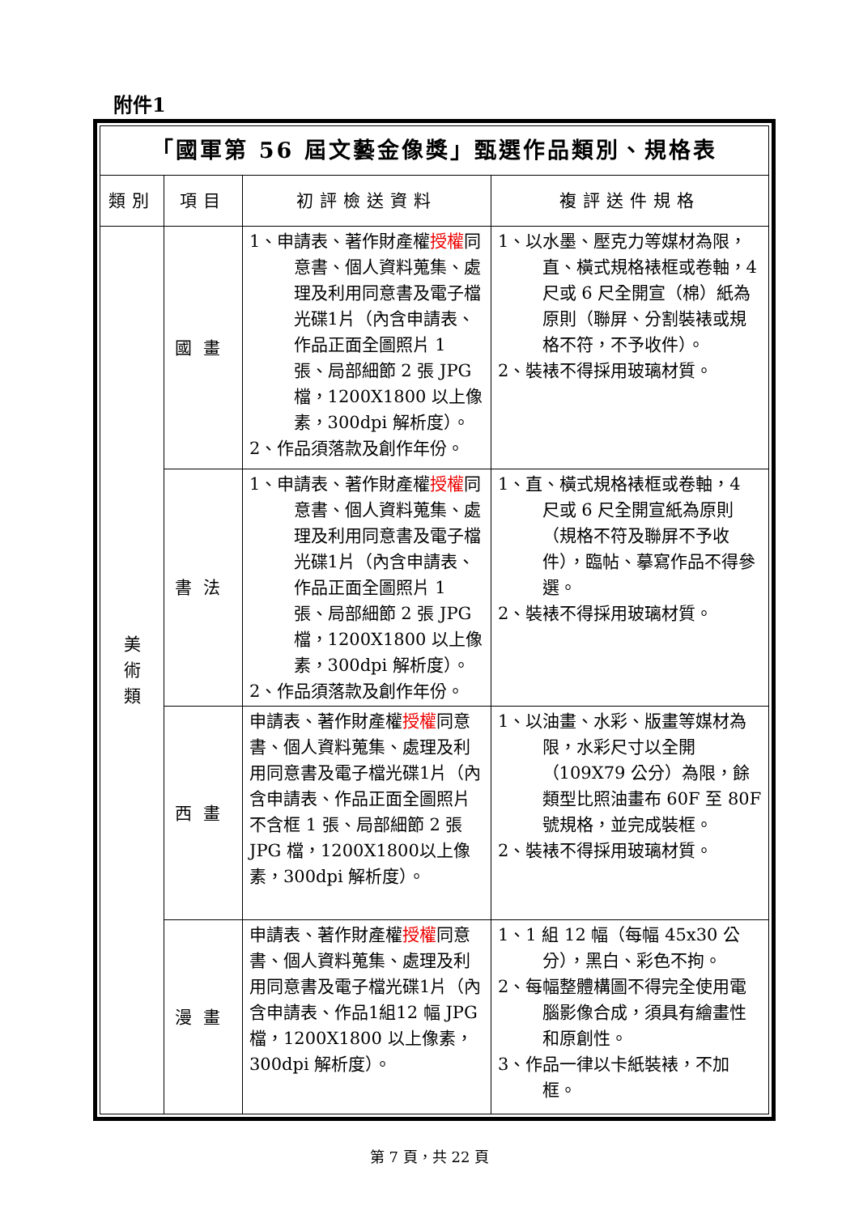附件1
| 「國軍第 56 屆文藝金像獎」甄選作品類別、規格表 | | | |
| 類別 | 項目 | 初評檢送資料 | 複評送件規格 |
| 美 術 類 | 國畫 | 1、申請表、著作財產權 授權 同意書、個人資料蒐集、處理及利用同意書及電子檔光碟1片（內含申請表、作品正面全圖照片 1 張、局部細節 2 張 JPG 檔，1200X1800 以上像素，300dpi 解析度）。 2、作品須落款及創作年份。 | 1、以水墨、壓克力等媒材為限，直、橫式規格裱框或卷軸，4 尺或 6 尺全開宣（棉）紙為原則（聯屏、分割裝裱或規格不符，不予收件）。 2、裝裱不得採用玻璃材質。 |
| | 書法 | 1、申請表、著作財產權 授權 同意書、個人資料蒐集、處理及利用同意書及電子檔光碟1片（內含申請表、作品正面全圖照片 1 張、局部細節 2 張 JPG 檔，1200X1800 以上像素，300dpi 解析度）。 2、作品須落款及創作年份。 | 1、直、橫式規格裱框或卷軸，4 尺或 6 尺全開宣紙為原則（規格不符及聯屏不予收件），臨帖、摹寫作品不得參選。 2、裝裱不得採用玻璃材質。 |
| | 西畫 | 申請表、著作財產權 授權 同意書、個人資料蒐集、處理及利用同意書及電子檔光碟1片（內含申請表、作品正面全圖照片不含框 1 張、局部細節 2 張 JPG 檔，1200X1800以上像素，300dpi 解析度）。 | 1、以油畫、水彩、版畫等媒材為限，水彩尺寸以全開（109X79 公分）為限，餘類型比照油畫布 60F 至 80F 號規格，並完成裝框。 2、裝裱不得採用玻璃材質。 |
| | 漫畫 | 申請表、著作財產權 授權 同意書、個人資料蒐集、處理及利用同意書及電子檔光碟1片（內含申請表、作品1組12 幅 JPG 檔，1200X1800 以上像素，300dpi 解析度）。 | 1、1 組 12 幅（每幅 45x30 公分），黑白、彩色不拘。 2、每幅整體構圖不得完全使用電腦影像合成，須具有繪畫性和原創性。 3、作品一律以卡紙裝裱，不加框。 |
第 7 頁，共 22 頁